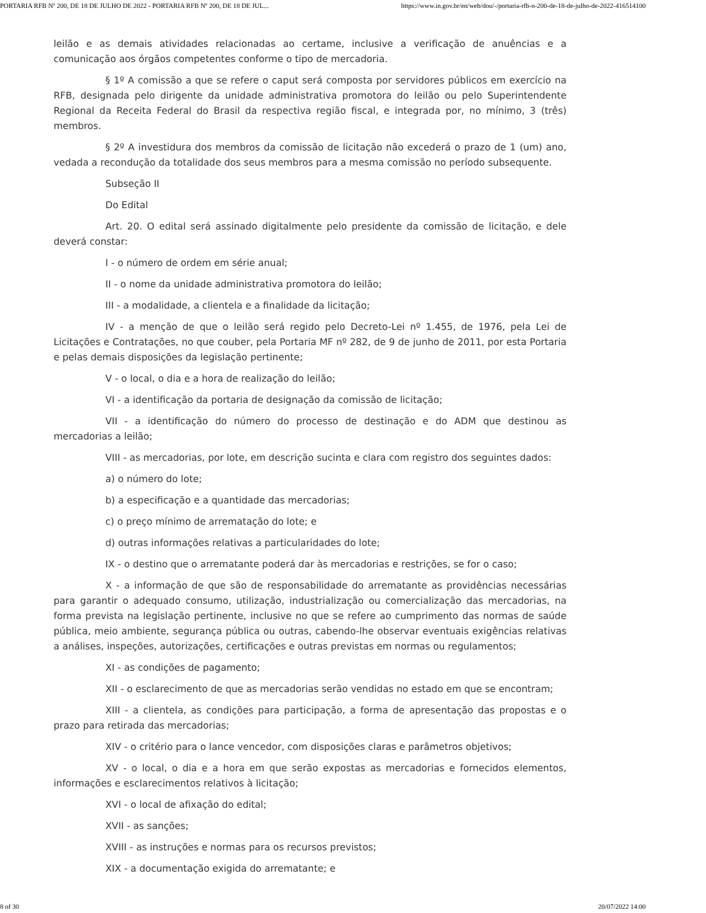PORTARIA RFB Nº 200, DE 18 DE JULHO DE 2022 - PORTARIA RFB Nº 200, DE 18 DE JUL... https://www.in.gov.br/en/web/dou/-/portaria-rfb-n-200-de-18-de-julho-de-2022-416514100
leilão e as demais atividades relacionadas ao certame, inclusive a verificação de anuências e a comunicação aos órgãos competentes conforme o tipo de mercadoria.
§ 1º A comissão a que se refere o caput será composta por servidores públicos em exercício na RFB, designada pelo dirigente da unidade administrativa promotora do leilão ou pelo Superintendente Regional da Receita Federal do Brasil da respectiva região fiscal, e integrada por, no mínimo, 3 (três) membros.
§ 2º A investidura dos membros da comissão de licitação não excederá o prazo de 1 (um) ano, vedada a recondução da totalidade dos seus membros para a mesma comissão no período subsequente.
Subseção II
Do Edital
Art. 20. O edital será assinado digitalmente pelo presidente da comissão de licitação, e dele deverá constar:
I - o número de ordem em série anual;
II - o nome da unidade administrativa promotora do leilão;
III - a modalidade, a clientela e a finalidade da licitação;
IV - a menção de que o leilão será regido pelo Decreto-Lei nº 1.455, de 1976, pela Lei de Licitações e Contratações, no que couber, pela Portaria MF nº 282, de 9 de junho de 2011, por esta Portaria e pelas demais disposições da legislação pertinente;
V - o local, o dia e a hora de realização do leilão;
VI - a identificação da portaria de designação da comissão de licitação;
VII - a identificação do número do processo de destinação e do ADM que destinou as mercadorias a leilão;
VIII - as mercadorias, por lote, em descrição sucinta e clara com registro dos seguintes dados:
a) o número do lote;
b) a especificação e a quantidade das mercadorias;
c) o preço mínimo de arrematação do lote; e
d) outras informações relativas a particularidades do lote;
IX - o destino que o arrematante poderá dar às mercadorias e restrições, se for o caso;
X - a informação de que são de responsabilidade do arrematante as providências necessárias para garantir o adequado consumo, utilização, industrialização ou comercialização das mercadorias, na forma prevista na legislação pertinente, inclusive no que se refere ao cumprimento das normas de saúde pública, meio ambiente, segurança pública ou outras, cabendo-lhe observar eventuais exigências relativas a análises, inspeções, autorizações, certificações e outras previstas em normas ou regulamentos;
XI - as condições de pagamento;
XII - o esclarecimento de que as mercadorias serão vendidas no estado em que se encontram;
XIII - a clientela, as condições para participação, a forma de apresentação das propostas e o prazo para retirada das mercadorias;
XIV - o critério para o lance vencedor, com disposições claras e parâmetros objetivos;
XV - o local, o dia e a hora em que serão expostas as mercadorias e fornecidos elementos, informações e esclarecimentos relativos à licitação;
XVI - o local de afixação do edital;
XVII - as sanções;
XVIII - as instruções e normas para os recursos previstos;
XIX - a documentação exigida do arrematante; e
8 of 30 20/07/2022 14:00